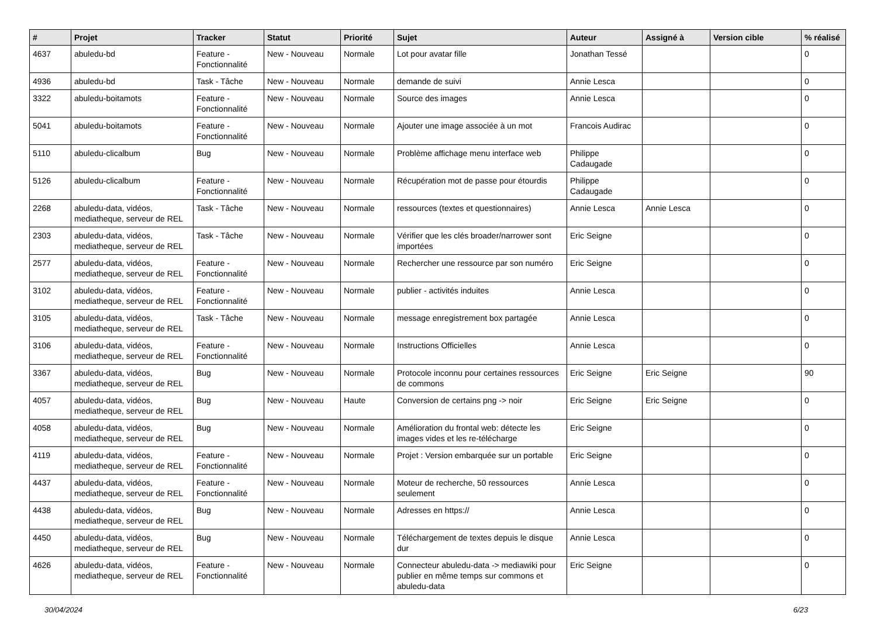| # | Projet | Tracker | Statut | Priorité | Sujet | Auteur | Assigné à | Version cible | % réalisé |
| --- | --- | --- | --- | --- | --- | --- | --- | --- | --- |
| 4637 | abuledu-bd | Feature - Fonctionnalité | New - Nouveau | Normale | Lot pour avatar fille | Jonathan Tessé | | | 0 |
| 4936 | abuledu-bd | Task - Tâche | New - Nouveau | Normale | demande de suivi | Annie Lesca | | | 0 |
| 3322 | abuledu-boitamots | Feature - Fonctionnalité | New - Nouveau | Normale | Source des images | Annie Lesca | | | 0 |
| 5041 | abuledu-boitamots | Feature - Fonctionnalité | New - Nouveau | Normale | Ajouter une image associée à un mot | Francois Audirac | | | 0 |
| 5110 | abuledu-clicalbum | Bug | New - Nouveau | Normale | Problème affichage menu interface web | Philippe Cadaugade | | | 0 |
| 5126 | abuledu-clicalbum | Feature - Fonctionnalité | New - Nouveau | Normale | Récupération mot de passe pour étourdis | Philippe Cadaugade | | | 0 |
| 2268 | abuledu-data, vidéos, mediatheque, serveur de REL | Task - Tâche | New - Nouveau | Normale | ressources (textes et questionnaires) | Annie Lesca | Annie Lesca | | 0 |
| 2303 | abuledu-data, vidéos, mediatheque, serveur de REL | Task - Tâche | New - Nouveau | Normale | Vérifier que les clés broader/narrower sont importées | Eric Seigne | | | 0 |
| 2577 | abuledu-data, vidéos, mediatheque, serveur de REL | Feature - Fonctionnalité | New - Nouveau | Normale | Rechercher une ressource par son numéro | Eric Seigne | | | 0 |
| 3102 | abuledu-data, vidéos, mediatheque, serveur de REL | Feature - Fonctionnalité | New - Nouveau | Normale | publier - activités induites | Annie Lesca | | | 0 |
| 3105 | abuledu-data, vidéos, mediatheque, serveur de REL | Task - Tâche | New - Nouveau | Normale | message enregistrement box partagée | Annie Lesca | | | 0 |
| 3106 | abuledu-data, vidéos, mediatheque, serveur de REL | Feature - Fonctionnalité | New - Nouveau | Normale | Instructions Officielles | Annie Lesca | | | 0 |
| 3367 | abuledu-data, vidéos, mediatheque, serveur de REL | Bug | New - Nouveau | Normale | Protocole inconnu pour certaines ressources de commons | Eric Seigne | Eric Seigne | | 90 |
| 4057 | abuledu-data, vidéos, mediatheque, serveur de REL | Bug | New - Nouveau | Haute | Conversion de certains png -> noir | Eric Seigne | Eric Seigne | | 0 |
| 4058 | abuledu-data, vidéos, mediatheque, serveur de REL | Bug | New - Nouveau | Normale | Amélioration du frontal web: détecte les images vides et les re-télécharge | Eric Seigne | | | 0 |
| 4119 | abuledu-data, vidéos, mediatheque, serveur de REL | Feature - Fonctionnalité | New - Nouveau | Normale | Projet : Version embarquée sur un portable | Eric Seigne | | | 0 |
| 4437 | abuledu-data, vidéos, mediatheque, serveur de REL | Feature - Fonctionnalité | New - Nouveau | Normale | Moteur de recherche, 50 ressources seulement | Annie Lesca | | | 0 |
| 4438 | abuledu-data, vidéos, mediatheque, serveur de REL | Bug | New - Nouveau | Normale | Adresses en https:// | Annie Lesca | | | 0 |
| 4450 | abuledu-data, vidéos, mediatheque, serveur de REL | Bug | New - Nouveau | Normale | Téléchargement de textes depuis le disque dur | Annie Lesca | | | 0 |
| 4626 | abuledu-data, vidéos, mediatheque, serveur de REL | Feature - Fonctionnalité | New - Nouveau | Normale | Connecteur abuledu-data -> mediawiki pour publier en même temps sur commons et abuledu-data | Eric Seigne | | | 0 |
30/04/2024 6/23